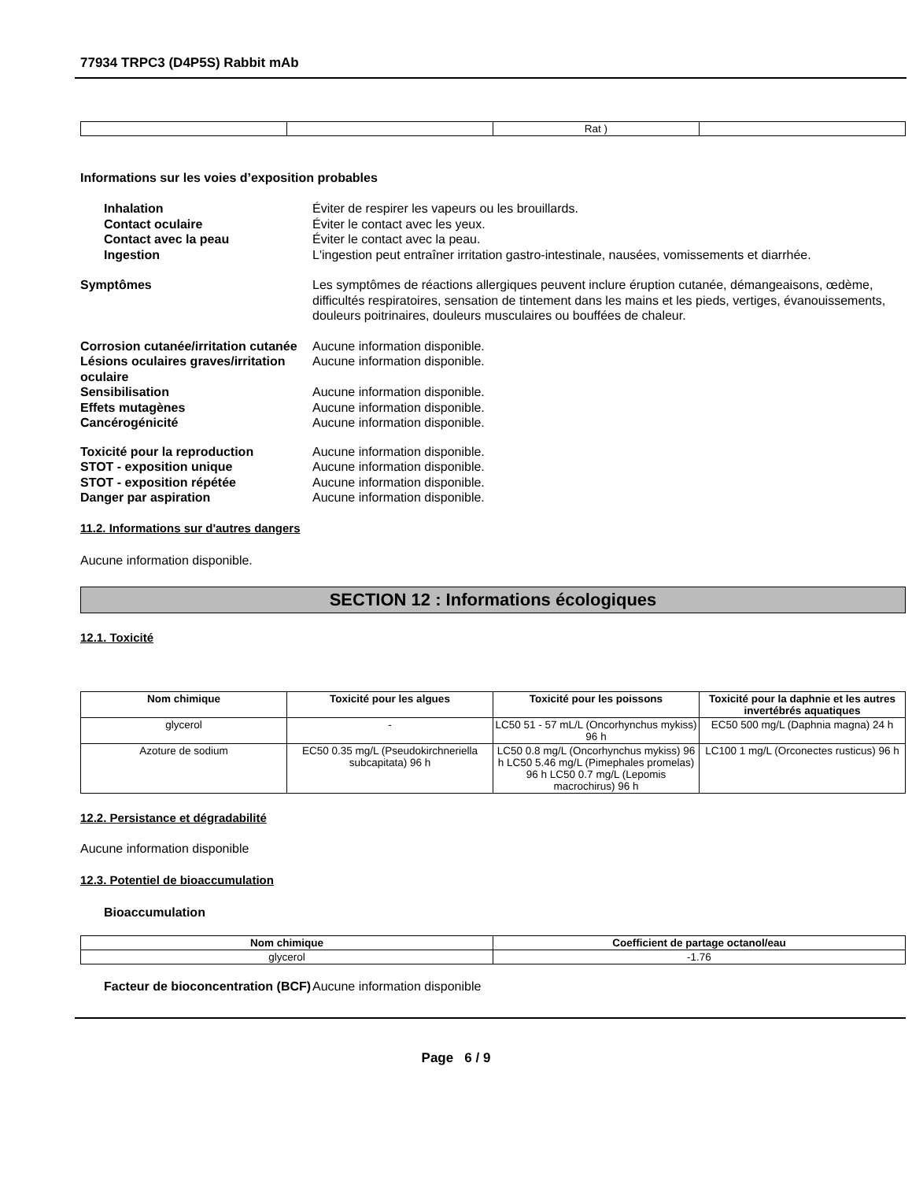77934 TRPC3 (D4P5S) Rabbit mAb
| | | Rat ) | |
Informations sur les voies d’exposition probables
Inhalation Éviter de respirer les vapeurs ou les brouillards. Contact oculaire Éviter le contact avec les yeux. Contact avec la peau Éviter le contact avec la peau. Ingestion L'ingestion peut entraîner irritation gastro-intestinale, nausées, vomissements et diarrhée.
Symptômes Les symptômes de réactions allergiques peuvent inclure éruption cutanée, démangeaisons, œdème, difficultés respiratoires, sensation de tintement dans les mains et les pieds, vertiges, évanouissements, douleurs poitrinaires, douleurs musculaires ou bouffées de chaleur.
Corrosion cutanée/irritation cutanée Aucune information disponible. Lésions oculaires graves/irritation oculaire Aucune information disponible. Sensibilisation Aucune information disponible. Effets mutagènes Aucune information disponible. Cancérogénicité Aucune information disponible.
Toxicité pour la reproduction Aucune information disponible. STOT - exposition unique Aucune information disponible. STOT - exposition répétée Aucune information disponible. Danger par aspiration Aucune information disponible.
11.2. Informations sur d'autres dangers
Aucune information disponible.
SECTION 12 : Informations écologiques
12.1. Toxicité
| Nom chimique | Toxicité pour les algues | Toxicité pour les poissons | Toxicité pour la daphnie et les autres invertébrés aquatiques |
| --- | --- | --- | --- |
| glycerol | - | LC50 51 - 57 mL/L (Oncorhynchus mykiss) 96 h | EC50 500 mg/L (Daphnia magna) 24 h |
| Azoture de sodium | EC50 0.35 mg/L (Pseudokirchneriella subcapitata) 96 h | LC50 0.8 mg/L (Oncorhynchus mykiss) 96 h LC50 5.46 mg/L (Pimephales promelas) 96 h LC50 0.7 mg/L (Lepomis macrochirus) 96 h | LC100 1 mg/L (Orconectes rusticus) 96 h |
12.2. Persistance et dégradabilité
Aucune information disponible
12.3. Potentiel de bioaccumulation
Bioaccumulation
| Nom chimique | Coefficient de partage octanol/eau |
| --- | --- |
| glycerol | -1.76 |
Facteur de bioconcentration (BCF) Aucune information disponible
Page 6 / 9